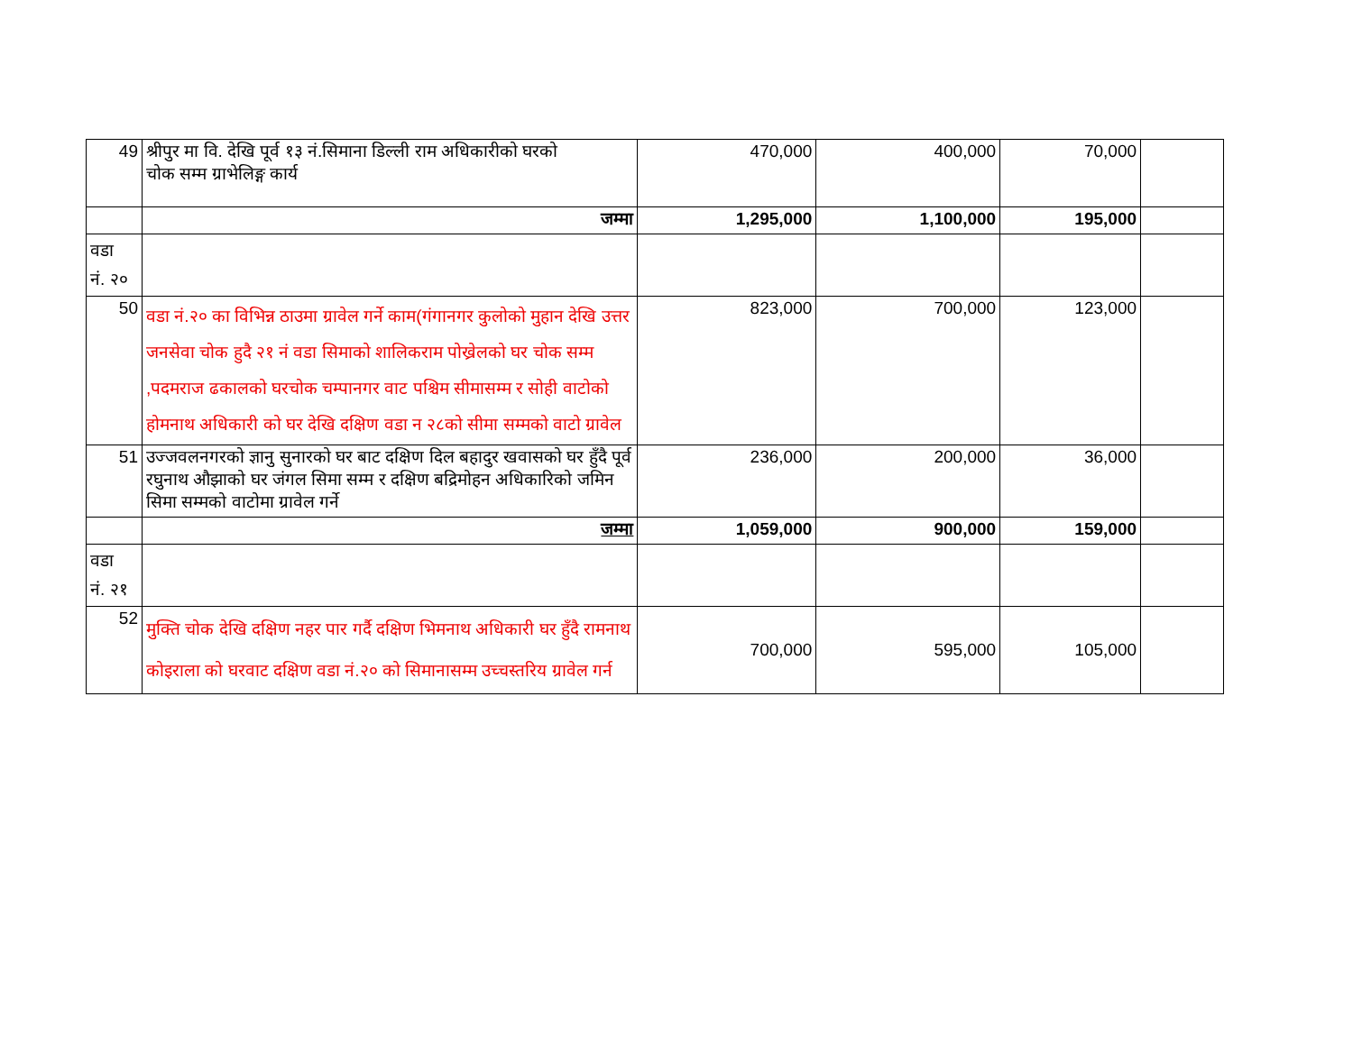| 49 | श्रीपुर मा वि. देखि पूर्व १३ नं.सिमाना डिल्ली राम अधिकारीको घरको चोक सम्म ग्राभेलिङ्ग कार्य | 470,000 | 400,000 | 70,000 | |
| | जम्मा | 1,295,000 | 1,100,000 | 195,000 | |
| वडा नं. २० | | | | | |
| 50 | वडा नं.२० का विभिन्न ठाउमा ग्रावेल गर्ने काम(गंगानगर कुलोको मुहान देखि उत्तर जनसेवा चोक हुदै २१ नं वडा सिमाको शालिकराम पोख्रेलको घर चोक सम्म ,पदमराज ढकालको घरचोक चम्पानगर वाट पश्चिम सीमासम्म र सोही वाटोको होमनाथ अधिकारी को घर देखि दक्षिण वडा न २८को सीमा सम्मको वाटो ग्रावेल | 823,000 | 700,000 | 123,000 | |
| 51 | उज्जवलनगरको ज्ञानु सुनारको घर बाट दक्षिण दिल बहादुर खवासको घर हुँदै पूर्व रघुनाथ औझाको घर जंगल सिमा सम्म र दक्षिण बद्रिमोहन अधिकारिको जमिन सिमा सम्मको वाटोमा ग्रावेल गर्ने | 236,000 | 200,000 | 36,000 | |
| | जम्मा | 1,059,000 | 900,000 | 159,000 | |
| वडा नं. २१ | | | | | |
| 52 | मुक्ति चोक देखि दक्षिण नहर पार गर्दै दक्षिण भिमनाथ अधिकारी घर हुँदै रामनाथ कोइराला को घरवाट दक्षिण वडा नं.२० को सिमानासम्म उच्चस्तरिय ग्रावेल गर्न | 700,000 | 595,000 | 105,000 | |